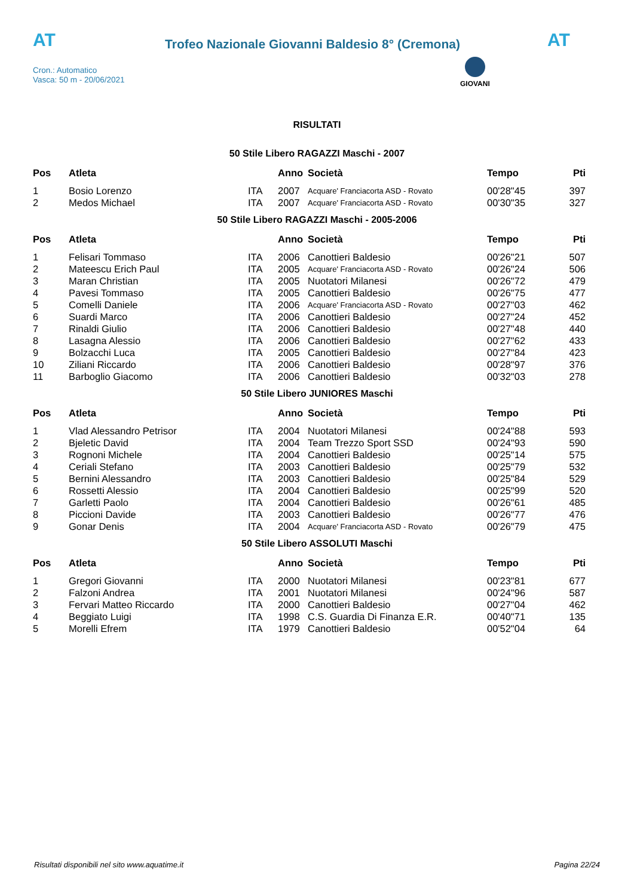AT
Trofeo Nazionale Giovanni Baldesio 8° (Cremona)
AT
Cron.: Automatico
Vasca: 50 m - 20/06/2021
GIOVANI
RISULTATI
50 Stile Libero RAGAZZI Maschi - 2007
| Pos | Atleta | | Anno | Società | Tempo | Pti |
| --- | --- | --- | --- | --- | --- | --- |
| 1 | Bosio Lorenzo | ITA | 2007 | Acquare' Franciacorta ASD - Rovato | 00'28"45 | 397 |
| 2 | Medos Michael | ITA | 2007 | Acquare' Franciacorta ASD - Rovato | 00'30"35 | 327 |
50 Stile Libero RAGAZZI Maschi - 2005-2006
| Pos | Atleta | | Anno | Società | Tempo | Pti |
| --- | --- | --- | --- | --- | --- | --- |
| 1 | Felisari Tommaso | ITA | 2006 | Canottieri Baldesio | 00'26"21 | 507 |
| 2 | Mateescu Erich Paul | ITA | 2005 | Acquare' Franciacorta ASD - Rovato | 00'26"24 | 506 |
| 3 | Maran Christian | ITA | 2005 | Nuotatori Milanesi | 00'26"72 | 479 |
| 4 | Pavesi Tommaso | ITA | 2005 | Canottieri Baldesio | 00'26"75 | 477 |
| 5 | Comelli Daniele | ITA | 2006 | Acquare' Franciacorta ASD - Rovato | 00'27"03 | 462 |
| 6 | Suardi Marco | ITA | 2006 | Canottieri Baldesio | 00'27"24 | 452 |
| 7 | Rinaldi Giulio | ITA | 2006 | Canottieri Baldesio | 00'27"48 | 440 |
| 8 | Lasagna Alessio | ITA | 2006 | Canottieri Baldesio | 00'27"62 | 433 |
| 9 | Bolzacchi Luca | ITA | 2005 | Canottieri Baldesio | 00'27"84 | 423 |
| 10 | Ziliani Riccardo | ITA | 2006 | Canottieri Baldesio | 00'28"97 | 376 |
| 11 | Barboglio Giacomo | ITA | 2006 | Canottieri Baldesio | 00'32"03 | 278 |
50 Stile Libero JUNIORES Maschi
| Pos | Atleta | | Anno | Società | Tempo | Pti |
| --- | --- | --- | --- | --- | --- | --- |
| 1 | Vlad Alessandro Petrisor | ITA | 2004 | Nuotatori Milanesi | 00'24"88 | 593 |
| 2 | Bjeletic David | ITA | 2004 | Team Trezzo Sport SSD | 00'24"93 | 590 |
| 3 | Rognoni Michele | ITA | 2004 | Canottieri Baldesio | 00'25"14 | 575 |
| 4 | Ceriali Stefano | ITA | 2003 | Canottieri Baldesio | 00'25"79 | 532 |
| 5 | Bernini Alessandro | ITA | 2003 | Canottieri Baldesio | 00'25"84 | 529 |
| 6 | Rossetti Alessio | ITA | 2004 | Canottieri Baldesio | 00'25"99 | 520 |
| 7 | Garletti Paolo | ITA | 2004 | Canottieri Baldesio | 00'26"61 | 485 |
| 8 | Piccioni Davide | ITA | 2003 | Canottieri Baldesio | 00'26"77 | 476 |
| 9 | Gonar Denis | ITA | 2004 | Acquare' Franciacorta ASD - Rovato | 00'26"79 | 475 |
50 Stile Libero ASSOLUTI Maschi
| Pos | Atleta | | Anno | Società | Tempo | Pti |
| --- | --- | --- | --- | --- | --- | --- |
| 1 | Gregori Giovanni | ITA | 2000 | Nuotatori Milanesi | 00'23"81 | 677 |
| 2 | Falzoni Andrea | ITA | 2001 | Nuotatori Milanesi | 00'24"96 | 587 |
| 3 | Fervari Matteo Riccardo | ITA | 2000 | Canottieri Baldesio | 00'27"04 | 462 |
| 4 | Beggiato Luigi | ITA | 1998 | C.S. Guardia Di Finanza E.R. | 00'40"71 | 135 |
| 5 | Morelli Efrem | ITA | 1979 | Canottieri Baldesio | 00'52"04 | 64 |
Risultati disponibili nel sito www.aquatime.it Pagina 22/24